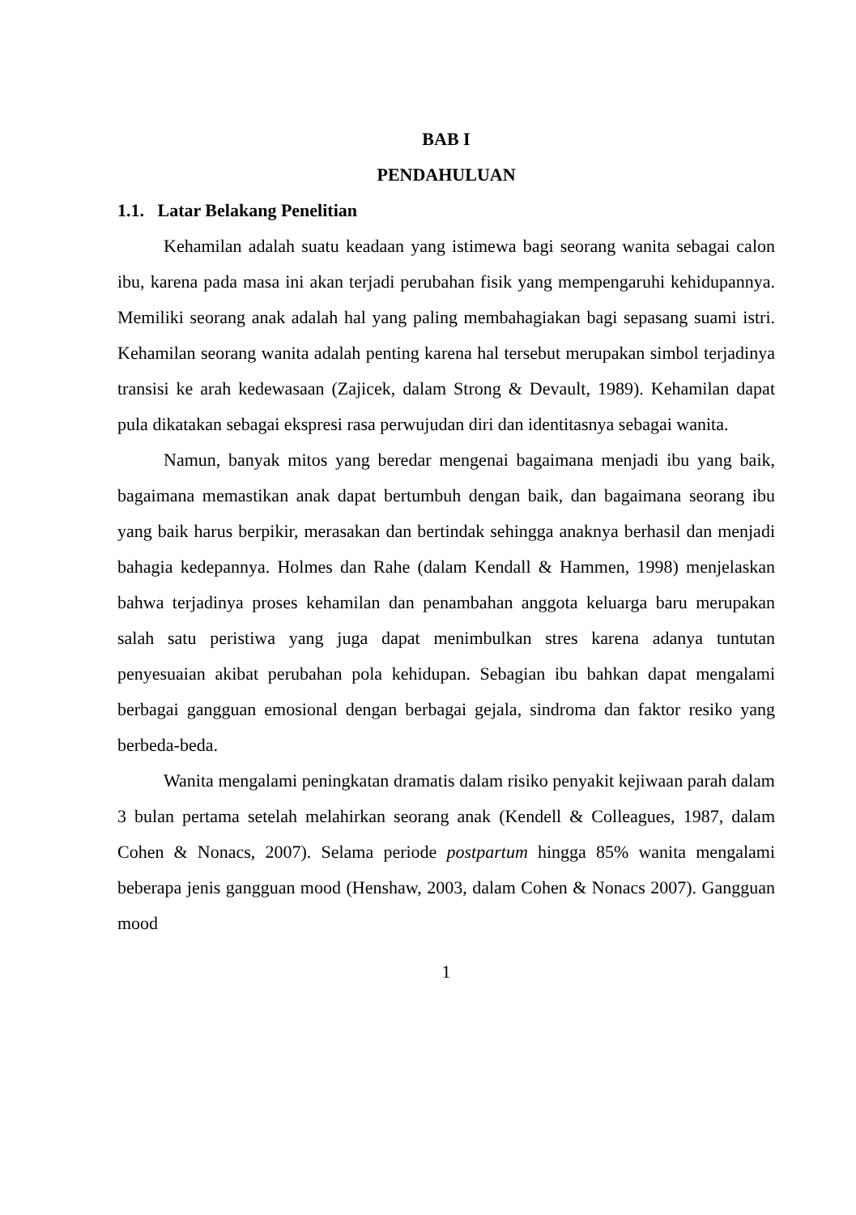BAB I
PENDAHULUAN
1.1. Latar Belakang Penelitian
Kehamilan adalah suatu keadaan yang istimewa bagi seorang wanita sebagai calon ibu, karena pada masa ini akan terjadi perubahan fisik yang mempengaruhi kehidupannya. Memiliki seorang anak adalah hal yang paling membahagiakan bagi sepasang suami istri. Kehamilan seorang wanita adalah penting karena hal tersebut merupakan simbol terjadinya transisi ke arah kedewasaan (Zajicek, dalam Strong & Devault, 1989). Kehamilan dapat pula dikatakan sebagai ekspresi rasa perwujudan diri dan identitasnya sebagai wanita.
Namun, banyak mitos yang beredar mengenai bagaimana menjadi ibu yang baik, bagaimana memastikan anak dapat bertumbuh dengan baik, dan bagaimana seorang ibu yang baik harus berpikir, merasakan dan bertindak sehingga anaknya berhasil dan menjadi bahagia kedepannya. Holmes dan Rahe (dalam Kendall & Hammen, 1998) menjelaskan bahwa terjadinya proses kehamilan dan penambahan anggota keluarga baru merupakan salah satu peristiwa yang juga dapat menimbulkan stres karena adanya tuntutan penyesuaian akibat perubahan pola kehidupan. Sebagian ibu bahkan dapat mengalami berbagai gangguan emosional dengan berbagai gejala, sindroma dan faktor resiko yang berbeda-beda.
Wanita mengalami peningkatan dramatis dalam risiko penyakit kejiwaan parah dalam 3 bulan pertama setelah melahirkan seorang anak (Kendell & Colleagues, 1987, dalam Cohen & Nonacs, 2007). Selama periode postpartum hingga 85% wanita mengalami beberapa jenis gangguan mood (Henshaw, 2003, dalam Cohen & Nonacs 2007). Gangguan mood
1